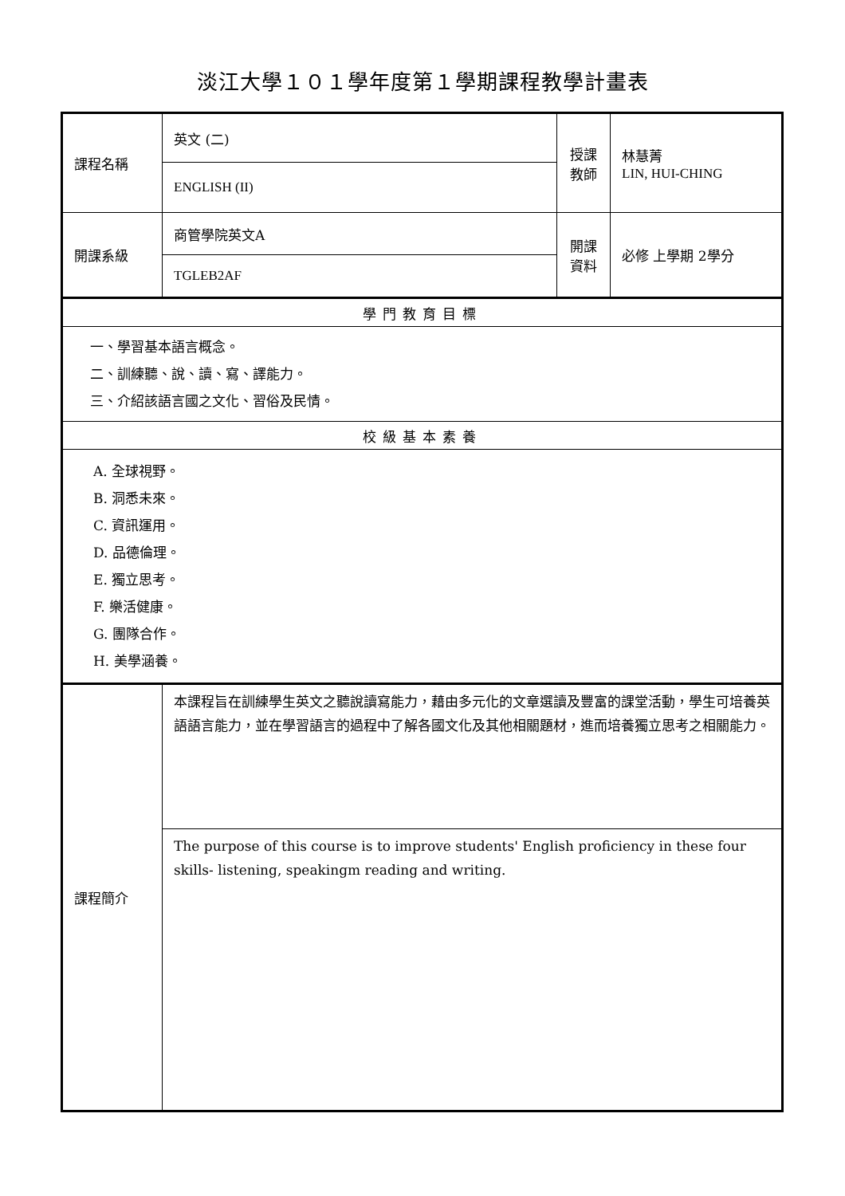淡江大學１０１學年度第１學期課程教學計畫表
| 課程名稱 | 英文 (二) | 授課教師 | 林慧菁 LIN, HUI-CHING |
| | ENGLISH (II) | | |
| 開課系級 | 商管學院英文A | 開課資料 | 必修 上學期 2學分 |
| | TGLEB2AF | | |
| 學門教育目標 | | | |
| 一、學習基本語言概念。 二、訓練聽、說、讀、寫、譯能力。 三、介紹該語言國之文化、習俗及民情。 | | | |
| 校級基本素養 | | | |
| A. 全球視野。 B. 洞悉未來。 C. 資訊運用。 D. 品德倫理。 E. 獨立思考。 F. 樂活健康。 G. 團隊合作。 H. 美學涵養。 | | | |
| 課程簡介 | 本課程旨在訓練學生英文之聽說讀寫能力，藉由多元化的文章選讀及豐富的課堂活動，學生可培養英語語言能力，並在學習語言的過程中了解各國文化及其他相關題材，進而培養獨立思考之相關能力。 | | |
| | The purpose of this course is to improve students' English proficiency in these four skills- listening, speakingm reading and writing. | | |